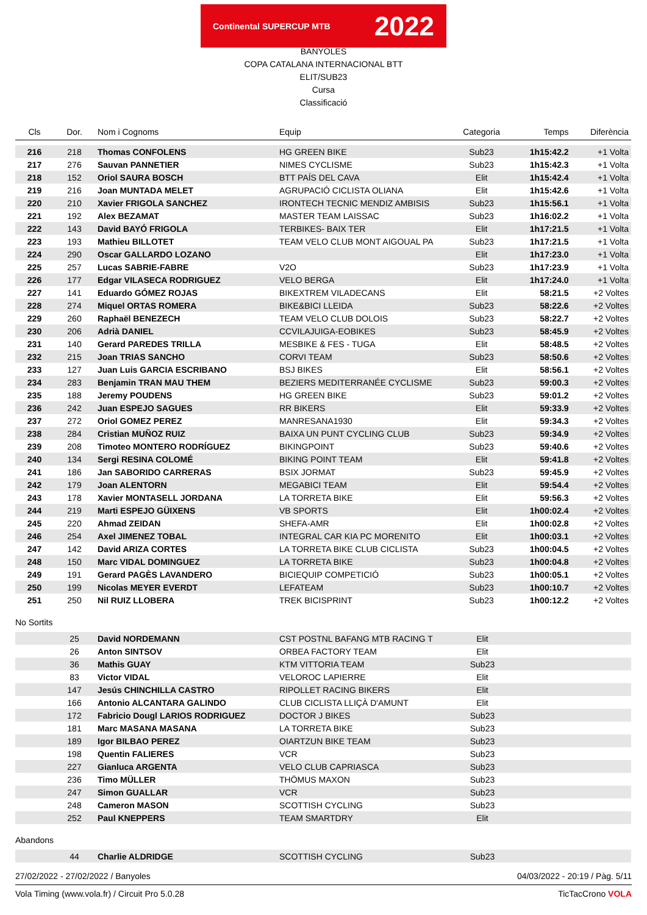Continental SUPERCUP MTB 2022
BANYOLES
COPA CATALANA INTERNACIONAL BTT
ELIT/SUB23
Cursa
Classificació
| Cls | Dor. | Nom i Cognoms | Equip | Categoria | Temps | Diferència |
| --- | --- | --- | --- | --- | --- | --- |
| 216 | 218 | Thomas CONFOLENS | HG GREEN BIKE | Sub23 | 1h15:42.2 | +1 Volta |
| 217 | 276 | Sauvan PANNETIER | NIMES CYCLISME | Sub23 | 1h15:42.3 | +1 Volta |
| 218 | 152 | Oriol SAURA BOSCH | BTT PAÍS DEL CAVA | Elit | 1h15:42.4 | +1 Volta |
| 219 | 216 | Joan MUNTADA MELET | AGRUPACIÓ CICLISTA OLIANA | Elit | 1h15:42.6 | +1 Volta |
| 220 | 210 | Xavier FRIGOLA SANCHEZ | IRONTECH TECNIC MENDIZ AMBISIS | Sub23 | 1h15:56.1 | +1 Volta |
| 221 | 192 | Alex BEZAMAT | MASTER TEAM LAISSAC | Sub23 | 1h16:02.2 | +1 Volta |
| 222 | 143 | David BAYÓ FRIGOLA | TERBIKES- BAIX TER | Elit | 1h17:21.5 | +1 Volta |
| 223 | 193 | Mathieu BILLOTET | TEAM VELO CLUB MONT AIGOUAL PA | Sub23 | 1h17:21.5 | +1 Volta |
| 224 | 290 | Oscar GALLARDO LOZANO | | Elit | 1h17:23.0 | +1 Volta |
| 225 | 257 | Lucas SABRIE-FABRE | V2O | Sub23 | 1h17:23.9 | +1 Volta |
| 226 | 177 | Edgar VILASECA RODRIGUEZ | VELO BERGA | Elit | 1h17:24.0 | +1 Volta |
| 227 | 141 | Eduardo GÓMEZ ROJAS | BIKEXTREM VILADECANS | Elit | 58:21.5 | +2 Voltes |
| 228 | 274 | Miquel ORTAS ROMERA | BIKE&BICI LLEIDA | Sub23 | 58:22.6 | +2 Voltes |
| 229 | 260 | Raphaël BENEZECH | TEAM VELO CLUB DOLOIS | Sub23 | 58:22.7 | +2 Voltes |
| 230 | 206 | Adrià DANIEL | CCVILAJUIGA-EOBIKES | Sub23 | 58:45.9 | +2 Voltes |
| 231 | 140 | Gerard PAREDES TRILLA | MESBIKE & FES - TUGA | Elit | 58:48.5 | +2 Voltes |
| 232 | 215 | Joan TRIAS SANCHO | CORVI TEAM | Sub23 | 58:50.6 | +2 Voltes |
| 233 | 127 | Juan Luis GARCIA ESCRIBANO | BSJ BIKES | Elit | 58:56.1 | +2 Voltes |
| 234 | 283 | Benjamin TRAN MAU THEM | BEZIERS MEDITERRANÉE CYCLISME | Sub23 | 59:00.3 | +2 Voltes |
| 235 | 188 | Jeremy POUDENS | HG GREEN BIKE | Sub23 | 59:01.2 | +2 Voltes |
| 236 | 242 | Juan ESPEJO SAGUES | RR BIKERS | Elit | 59:33.9 | +2 Voltes |
| 237 | 272 | Oriol GOMEZ PEREZ | MANRESANA1930 | Elit | 59:34.3 | +2 Voltes |
| 238 | 284 | Cristian MUÑOZ RUIZ | BAIXA UN PUNT CYCLING CLUB | Sub23 | 59:34.9 | +2 Voltes |
| 239 | 208 | Timoteo MONTERO RODRÍGUEZ | BIKINGPOINT | Sub23 | 59:40.6 | +2 Voltes |
| 240 | 134 | Sergi RESINA COLOMÉ | BIKING POINT TEAM | Elit | 59:41.8 | +2 Voltes |
| 241 | 186 | Jan SABORIDO CARRERAS | BSIX JORMAT | Sub23 | 59:45.9 | +2 Voltes |
| 242 | 179 | Joan ALENTORN | MEGABICI TEAM | Elit | 59:54.4 | +2 Voltes |
| 243 | 178 | Xavier MONTASELL JORDANA | LA TORRETA BIKE | Elit | 59:56.3 | +2 Voltes |
| 244 | 219 | Marti ESPEJO GÜIXENS | VB SPORTS | Elit | 1h00:02.4 | +2 Voltes |
| 245 | 220 | Ahmad ZEIDAN | SHEFA-AMR | Elit | 1h00:02.8 | +2 Voltes |
| 246 | 254 | Axel JIMENEZ TOBAL | INTEGRAL CAR KIA PC MORENITO | Elit | 1h00:03.1 | +2 Voltes |
| 247 | 142 | David ARIZA CORTES | LA TORRETA BIKE CLUB CICLISTA | Sub23 | 1h00:04.5 | +2 Voltes |
| 248 | 150 | Marc VIDAL DOMINGUEZ | LA TORRETA BIKE | Sub23 | 1h00:04.8 | +2 Voltes |
| 249 | 191 | Gerard PAGÈS LAVANDERO | BICIEQUIP COMPETICIÓ | Sub23 | 1h00:05.1 | +2 Voltes |
| 250 | 199 | Nicolas MEYER EVERDT | LEFATEAM | Sub23 | 1h00:10.7 | +2 Voltes |
| 251 | 250 | Nil RUIZ LLOBERA | TREK BICISPRINT | Sub23 | 1h00:12.2 | +2 Voltes |
No Sortits
| | 25 | David NORDEMANN | CST POSTNL BAFANG MTB RACING T | Elit | |
| | 26 | Anton SINTSOV | ORBEA FACTORY TEAM | Elit | |
| | 36 | Mathis GUAY | KTM VITTORIA TEAM | Sub23 | |
| | 83 | Victor VIDAL | VELOROC LAPIERRE | Elit | |
| | 147 | Jesús CHINCHILLA CASTRO | RIPOLLET RACING BIKERS | Elit | |
| | 166 | Antonio ALCANTARA GALINDO | CLUB CICLISTA LLIÇÀ D'AMUNT | Elit | |
| | 172 | Fabricio Dougl LARIOS RODRIGUEZ | DOCTOR J BIKES | Sub23 | |
| | 181 | Marc MASANA MASANA | LA TORRETA BIKE | Sub23 | |
| | 189 | Igor BILBAO PEREZ | OIARTZUN BIKE TEAM | Sub23 | |
| | 198 | Quentin FALIERES | VCR | Sub23 | |
| | 227 | Gianluca ARGENTA | VELO CLUB CAPRIASCA | Sub23 | |
| | 236 | Timo MÜLLER | THÖMUS MAXON | Sub23 | |
| | 247 | Simon GUALLAR | VCR | Sub23 | |
| | 248 | Cameron MASON | SCOTTISH CYCLING | Sub23 | |
| | 252 | Paul KNEPPERS | TEAM SMARTDRY | Elit | |
Abandons
| | 44 | Charlie ALDRIDGE | SCOTTISH CYCLING | Sub23 | |
27/02/2022 - 27/02/2022 / Banyoles 04/03/2022 - 20:19 / Pàg. 5/11
Vola Timing (www.vola.fr) / Circuit Pro 5.0.28 TicTacCrono VOLA